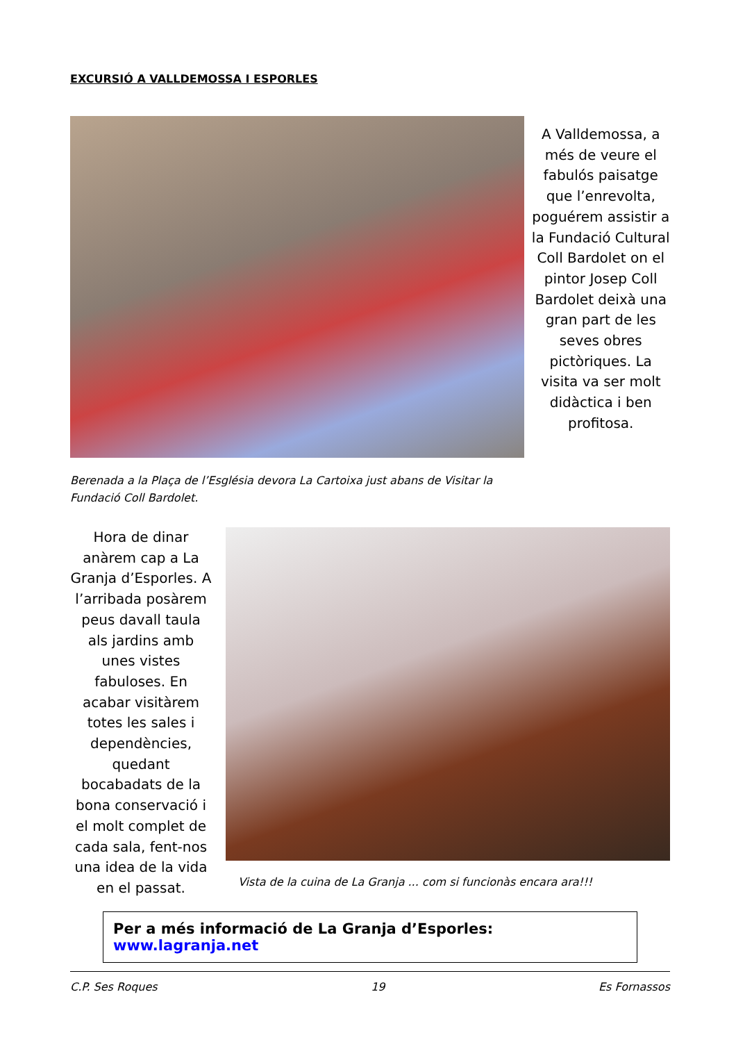EXCURSIÓ A VALLDEMOSSA I ESPORLES
A Valldemossa, a més de veure el fabulós paisatge que l’enrevolta, poguérem assistir a la Fundació Cultural Coll Bardolet on el pintor Josep Coll Bardolet deixà una gran part de les seves obres pictòriques. La visita va ser molt didàctica i ben profitosa.
Berenada a la Plaça de l’Església devora La Cartoixa just abans de Visitar la Fundació Coll Bardolet.
Hora de dinar anàrem cap a La Granja d’Esporles. A l’arribada posàrem peus davall taula als jardins amb unes vistes fabuloses. En acabar visitàrem totes les sales i dependències, quedant bocabadats de la bona conservació i el molt complet de cada sala, fent-nos una idea de la vida en el passat.
Vista de la cuina de La Granja ... com si funcionàs encara ara!!!
Per a més informació de La Granja d’Esporles: www.lagranja.net
C.P. Ses Roques 19 Es Fornassos